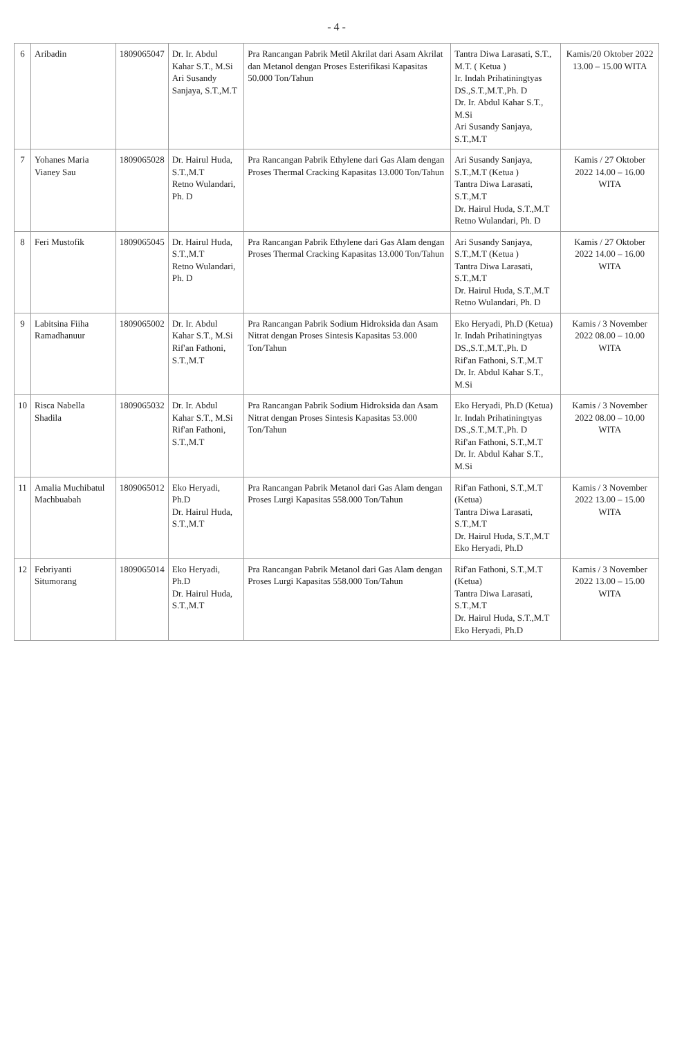- 4 -
| 6 | Aribadin | 1809065047 | Dr. Ir. Abdul Kahar S.T., M.Si Ari Susandy Sanjaya, S.T.,M.T | Pra Rancangan Pabrik Metil Akrilat dari Asam Akrilat dan Metanol dengan Proses Esterifikasi Kapasitas 50.000 Ton/Tahun | Tantra Diwa Larasati, S.T., M.T. ( Ketua ) Ir. Indah Prihatiningtyas DS.,S.T.,M.T.,Ph. D Dr. Ir. Abdul Kahar S.T., M.Si Ari Susandy Sanjaya, S.T.,M.T | Kamis/20 Oktober 2022 13.00 – 15.00 WITA |
| 7 | Yohanes Maria Vianey Sau | 1809065028 | Dr. Hairul Huda, S.T.,M.T Retno Wulandari, Ph. D | Pra Rancangan Pabrik Ethylene dari Gas Alam dengan Proses Thermal Cracking Kapasitas 13.000 Ton/Tahun | Ari Susandy Sanjaya, S.T.,M.T (Ketua ) Tantra Diwa Larasati, S.T.,M.T Dr. Hairul Huda, S.T.,M.T Retno Wulandari, Ph. D | Kamis / 27 Oktober 2022 14.00 – 16.00 WITA |
| 8 | Feri Mustofik | 1809065045 | Dr. Hairul Huda, S.T.,M.T Retno Wulandari, Ph. D | Pra Rancangan Pabrik Ethylene dari Gas Alam dengan Proses Thermal Cracking Kapasitas 13.000 Ton/Tahun | Ari Susandy Sanjaya, S.T.,M.T (Ketua ) Tantra Diwa Larasati, S.T.,M.T Dr. Hairul Huda, S.T.,M.T Retno Wulandari, Ph. D | Kamis / 27 Oktober 2022 14.00 – 16.00 WITA |
| 9 | Labitsina Fiiha Ramadhanuur | 1809065002 | Dr. Ir. Abdul Kahar S.T., M.Si Rif'an Fathoni, S.T.,M.T | Pra Rancangan Pabrik Sodium Hidroksida dan Asam Nitrat dengan Proses Sintesis Kapasitas 53.000 Ton/Tahun | Eko Heryadi, Ph.D (Ketua) Ir. Indah Prihatiningtyas DS.,S.T.,M.T.,Ph. D Rif'an Fathoni, S.T.,M.T Dr. Ir. Abdul Kahar S.T., M.Si | Kamis / 3 November 2022 08.00 – 10.00 WITA |
| 10 | Risca Nabella Shadila | 1809065032 | Dr. Ir. Abdul Kahar S.T., M.Si Rif'an Fathoni, S.T.,M.T | Pra Rancangan Pabrik Sodium Hidroksida dan Asam Nitrat dengan Proses Sintesis Kapasitas 53.000 Ton/Tahun | Eko Heryadi, Ph.D (Ketua) Ir. Indah Prihatiningtyas DS.,S.T.,M.T.,Ph. D Rif'an Fathoni, S.T.,M.T Dr. Ir. Abdul Kahar S.T., M.Si | Kamis / 3 November 2022 08.00 – 10.00 WITA |
| 11 | Amalia Muchibatul Machbuabah | 1809065012 | Eko Heryadi, Ph.D Dr. Hairul Huda, S.T.,M.T | Pra Rancangan Pabrik Metanol dari Gas Alam dengan Proses Lurgi Kapasitas 558.000 Ton/Tahun | Rif'an Fathoni, S.T.,M.T (Ketua) Tantra Diwa Larasati, S.T.,M.T Dr. Hairul Huda, S.T.,M.T Eko Heryadi, Ph.D | Kamis / 3 November 2022 13.00 – 15.00 WITA |
| 12 | Febriyanti Situmorang | 1809065014 | Eko Heryadi, Ph.D Dr. Hairul Huda, S.T.,M.T | Pra Rancangan Pabrik Metanol dari Gas Alam dengan Proses Lurgi Kapasitas 558.000 Ton/Tahun | Rif'an Fathoni, S.T.,M.T (Ketua) Tantra Diwa Larasati, S.T.,M.T Dr. Hairul Huda, S.T.,M.T Eko Heryadi, Ph.D | Kamis / 3 November 2022 13.00 – 15.00 WITA |